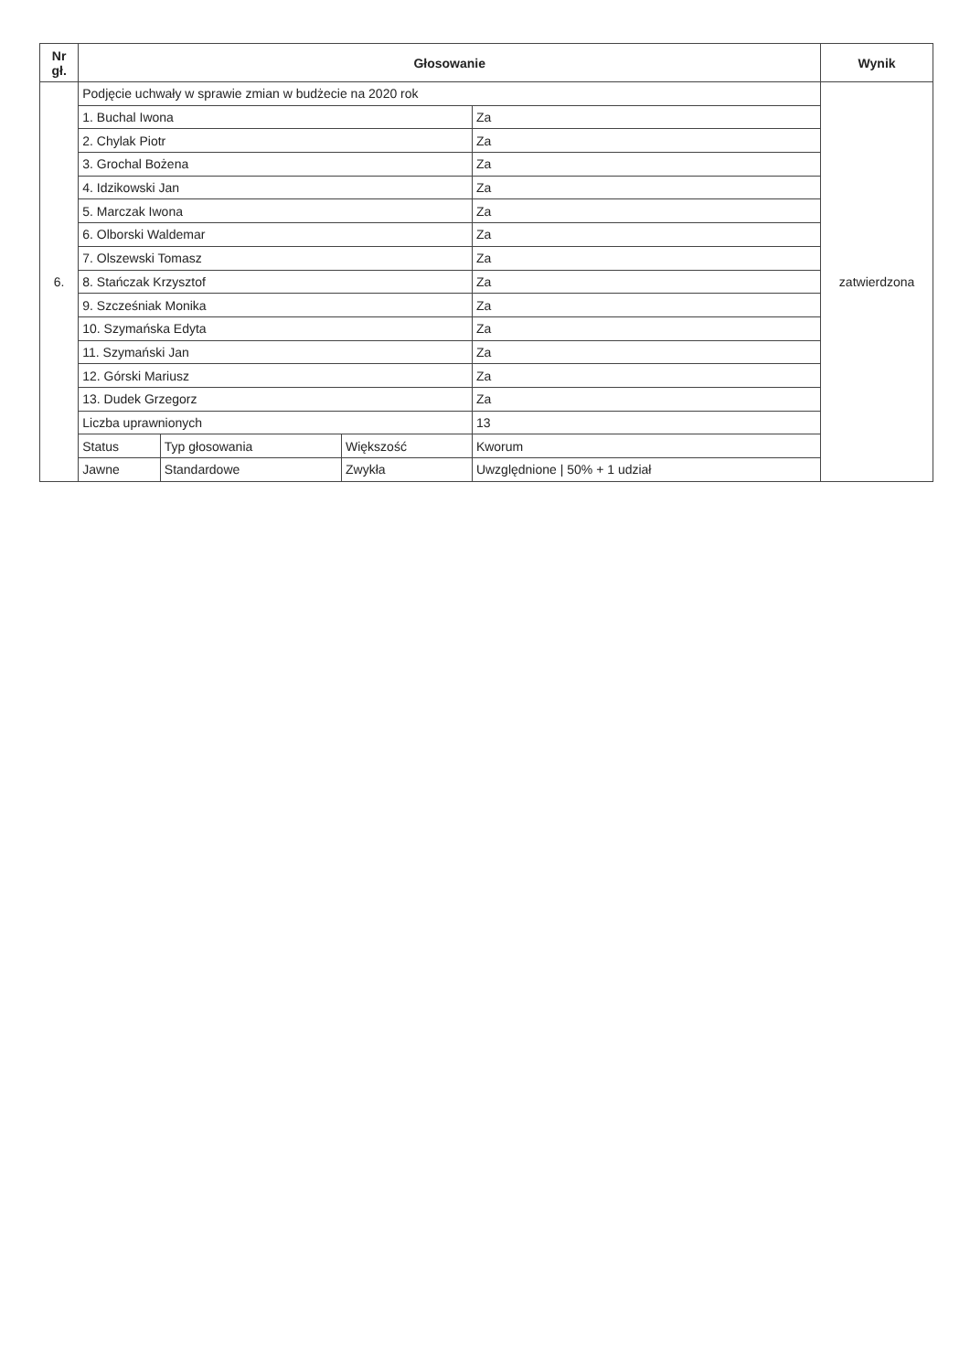| Nr gł. | Głosowanie | | | | Wynik |
| --- | --- | --- | --- | --- | --- |
| 6. | Podjęcie uchwały w sprawie zmian w budżecie na 2020 rok | | | | zatwierdzona |
| | 1. Buchal Iwona | | | Za | |
| | 2. Chylak Piotr | | | Za | |
| | 3. Grochal Bożena | | | Za | |
| | 4. Idzikowski Jan | | | Za | |
| | 5. Marczak Iwona | | | Za | |
| | 6. Olborski Waldemar | | | Za | |
| | 7. Olszewski Tomasz | | | Za | |
| | 8. Stańczak Krzysztof | | | Za | |
| | 9. Szcześniak Monika | | | Za | |
| | 10. Szymańska Edyta | | | Za | |
| | 11. Szymański Jan | | | Za | |
| | 12. Górski Mariusz | | | Za | |
| | 13. Dudek Grzegorz | | | Za | |
| | Liczba uprawnionych | | | 13 | |
| | Status | Typ głosowania | Większość | Kworum | |
| | Jawne | Standardowe | Zwykła | Uwzględnione / 50% + 1 udział | |